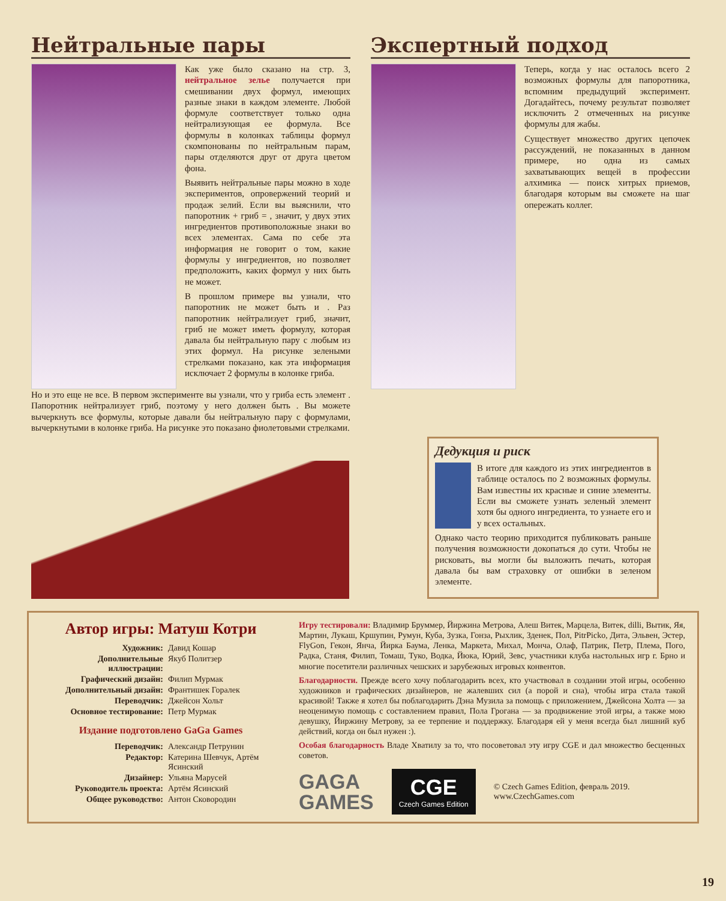Нейтральные пары
Как уже было сказано на стр. 3, нейтральное зелье получается при смешивании двух формул, имеющих разные знаки в каждом элементе. Любой формуле соответствует только одна нейтрализующая ее формула. Все формулы в колонках таблицы формул скомпонованы по нейтральным парам, пары отделяются друг от друга цветом фона.
Выявить нейтральные пары можно в ходе экспериментов, опровержений теорий и продаж зелий. Если вы выяснили, что папоротник + гриб = , значит, у двух этих ингредиентов противоположные знаки во всех элементах. Сама по себе эта информация не говорит о том, какие формулы у ингредиентов, но позволяет предположить, каких формул у них быть не может.
В прошлом примере вы узнали, что папоротник не может быть и . Раз папоротник нейтрализует гриб, значит, гриб не может иметь формулу, которая давала бы нейтральную пару с любым из этих формул. На рисунке зелеными стрелками показано, как эта информация исключает 2 формулы в колонке гриба.
Но и это еще не все. В первом эксперименте вы узнали, что у гриба есть элемент . Папоротник нейтрализует гриб, поэтому у него должен быть . Вы можете вычеркнуть все формулы, которые давали бы нейтральную пару с формулами, вычеркнутыми в колонке гриба. На рисунке это показано фиолетовыми стрелками.
Экспертный подход
Теперь, когда у нас осталось всего 2 возможных формулы для папоротника, вспомним предыдущий эксперимент. Догадайтесь, почему результат позволяет исключить 2 отмеченных на рисунке формулы для жабы.
Существует множество других цепочек рассуждений, не показанных в данном примере, но одна из самых захватывающих вещей в профессии алхимика — поиск хитрых приемов, благодаря которым вы сможете на шаг опережать коллег.
Дедукция и риск
В итоге для каждого из этих ингредиентов в таблице осталось по 2 возможных формулы. Вам известны их красные и синие элементы. Если вы сможете узнать зеленый элемент хотя бы одного ингредиента, то узнаете его и у всех остальных.
Однако часто теорию приходится публиковать раньше получения возможности докопаться до сути. Чтобы не рисковать, вы могли бы выложить печать, которая давала бы вам страховку от ошибки в зеленом элементе.
Автор игры: Матуш Котри
| Художник: | Давид Кошар |
| Дополнительные иллюстрации: | Якуб Политзер |
| Графический дизайн: | Филип Мурмак |
| Дополнительный дизайн: | Франтишек Горалек |
| Переводчик: | Джейсон Хольт |
| Основное тестирование: | Петр Мурмак |
Издание подготовлено GaGa Games
| Переводчик: | Александр Петрунин |
| Редактор: | Катерина Шевчук, Артём Ясинский |
| Дизайнер: | Ульяна Марусей |
| Руководитель проекта: | Артём Ясинский |
| Общее руководство: | Антон Сковородин |
Игру тестировали: Владимир Бруммер, Йиржина Метрова, Алеш Витек, Марцела, Витек, dilli, Вытик, Яя, Мартин, Лукаш, Кршупин, Румун, Куба, Зузка, Гонза, Рыхлик, Зденек, Пол, PitrPicko, Дита, Эльвен, Эстер, FlyGon, Гекон, Янча, Йирка Баума, Ленка, Маркета, Михал, Монча, Олаф, Патрик, Петр, Плема, Пого, Радка, Станя, Филип, Томаш, Туко, Водка, Йюка, Юрий, Зевс, участники клуба настольных игр г. Брно и многие посетители различных чешских и зарубежных игровых конвентов.
Благодарности. Прежде всего хочу поблагодарить всех, кто участвовал в создании этой игры, особенно художников и графических дизайнеров, не жалевших сил (а порой и сна), чтобы игра стала такой красивой! Также я хотел бы поблагодарить Дэна Музила за помощь с приложением, Джейсона Холта — за неоценимую помощь с составлением правил, Пола Грогана — за продвижение этой игры, а также мою девушку, Йиржину Метрову, за ее терпение и поддержку. Благодаря ей у меня всегда был лишний куб действий, когда он был нужен :).
Особая благодарность Владе Хватилу за то, что посоветовал эту игру CGE и дал множество бесценных советов.
GAGA
GAMES
CGE
Czech Games Edition
© Czech Games Edition, февраль 2019.
www.CzechGames.com
19